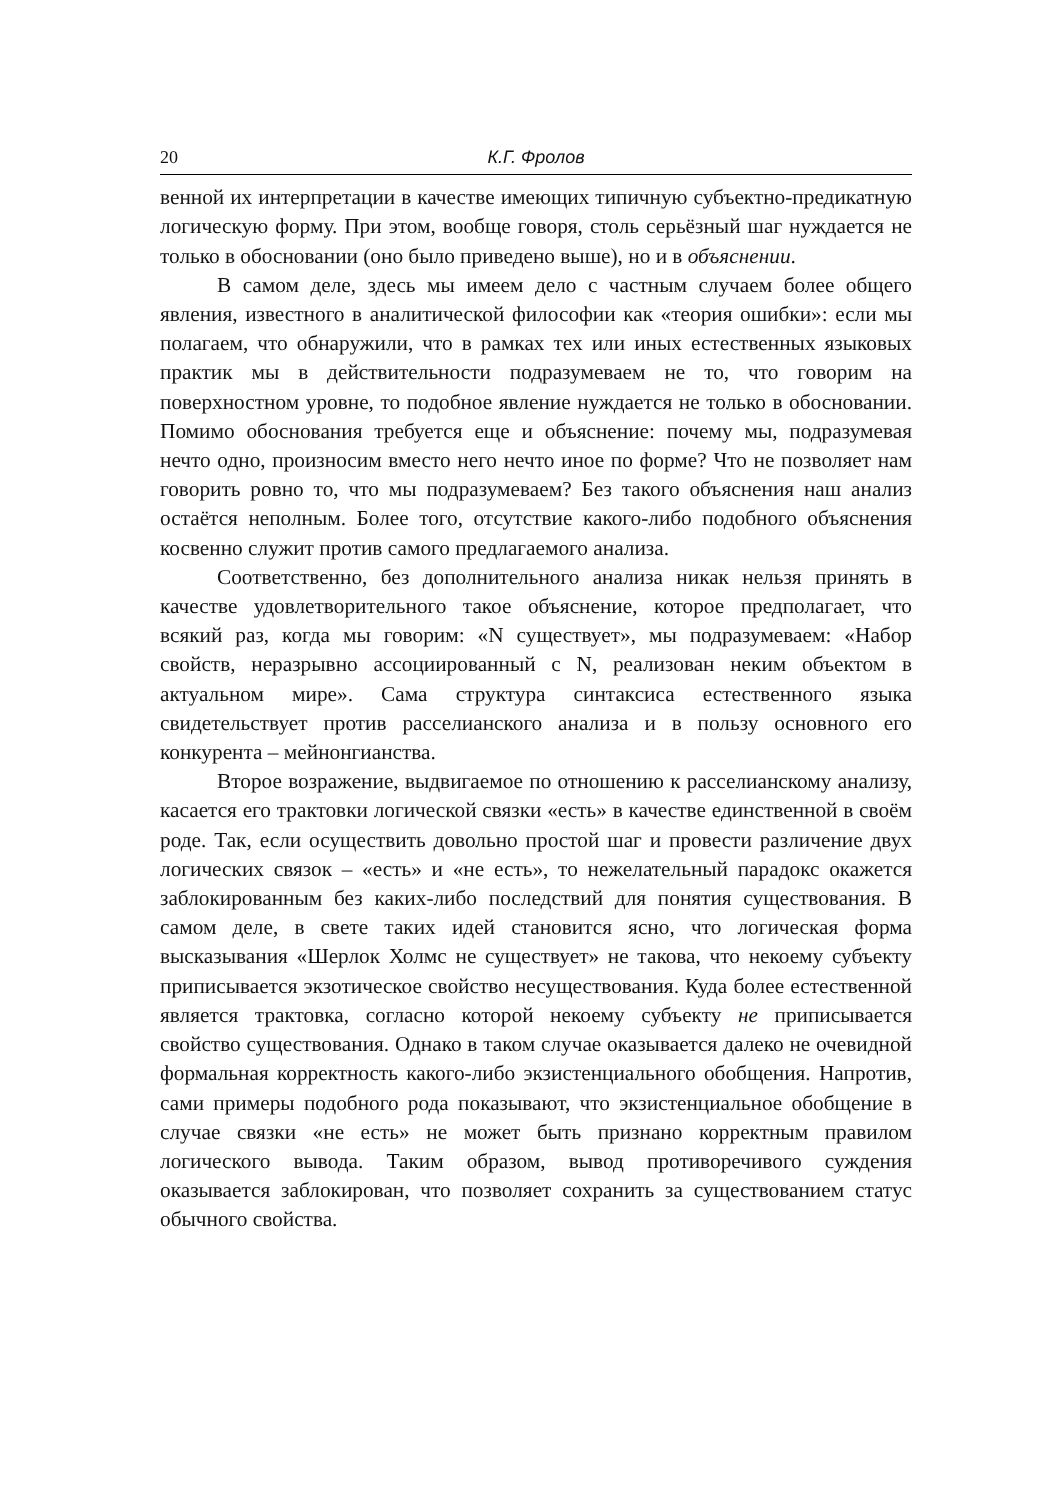20 К.Г. Фролов
венной их интерпретации в качестве имеющих типичную субъектно-предикатную логическую форму. При этом, вообще говоря, столь серьёзный шаг нуждается не только в обосновании (оно было приведено выше), но и в объяснении.
В самом деле, здесь мы имеем дело с частным случаем более общего явления, известного в аналитической философии как «теория ошибки»: если мы полагаем, что обнаружили, что в рамках тех или иных естественных языковых практик мы в действительности подразумеваем не то, что говорим на поверхностном уровне, то подобное явление нуждается не только в обосновании. Помимо обоснования требуется еще и объяснение: почему мы, подразумевая нечто одно, произносим вместо него нечто иное по форме? Что не позволяет нам говорить ровно то, что мы подразумеваем? Без такого объяснения наш анализ остаётся неполным. Более того, отсутствие какого-либо подобного объяснения косвенно служит против самого предлагаемого анализа.
Соответственно, без дополнительного анализа никак нельзя принять в качестве удовлетворительного такое объяснение, которое предполагает, что всякий раз, когда мы говорим: «N существует», мы подразумеваем: «Набор свойств, неразрывно ассоциированный с N, реализован неким объектом в актуальном мире». Сама структура синтаксиса естественного языка свидетельствует против расселианского анализа и в пользу основного его конкурента – мейнонгианства.
Второе возражение, выдвигаемое по отношению к расселианскому анализу, касается его трактовки логической связки «есть» в качестве единственной в своём роде. Так, если осуществить довольно простой шаг и провести различение двух логических связок – «есть» и «не есть», то нежелательный парадокс окажется заблокированным без каких-либо последствий для понятия существования. В самом деле, в свете таких идей становится ясно, что логическая форма высказывания «Шерлок Холмс не существует» не такова, что некоему субъекту приписывается экзотическое свойство несуществования. Куда более естественной является трактовка, согласно которой некоему субъекту не приписывается свойство существования. Однако в таком случае оказывается далеко не очевидной формальная корректность какого-либо экзистенциального обобщения. Напротив, сами примеры подобного рода показывают, что экзистенциальное обобщение в случае связки «не есть» не может быть признано корректным правилом логического вывода. Таким образом, вывод противоречивого суждения оказывается заблокирован, что позволяет сохранить за существованием статус обычного свойства.